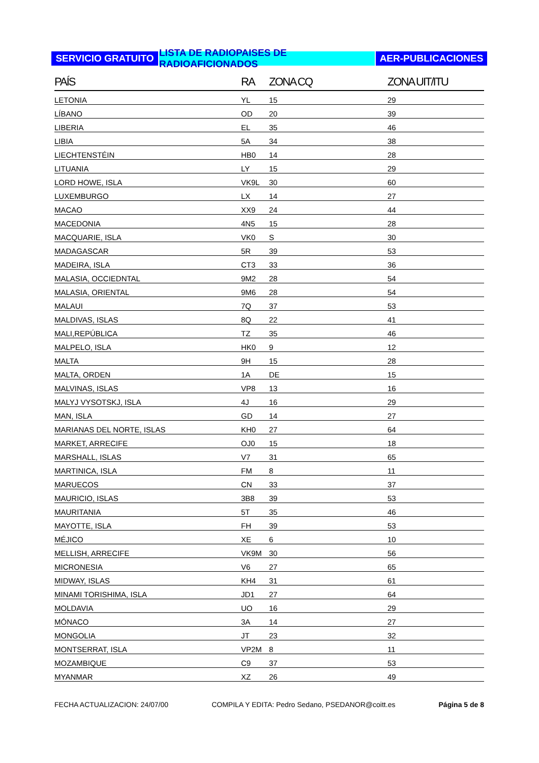SERVICIO GRATUITO LISTA DE RADIOPAISES DE RADIOAFICIONADOS
AER-PUBLICACIONES
| PAÍS | RA | ZONA CQ | ZONA UIT/ITU |
| --- | --- | --- | --- |
| LETONIA | YL | 15 | 29 |
| LÍBANO | OD | 20 | 39 |
| LIBERIA | EL | 35 | 46 |
| LIBIA | 5A | 34 | 38 |
| LIECHTENSTÉIN | HB0 | 14 | 28 |
| LITUANIA | LY | 15 | 29 |
| LORD HOWE, ISLA | VK9L | 30 | 60 |
| LUXEMBURGO | LX | 14 | 27 |
| MACAO | XX9 | 24 | 44 |
| MACEDONIA | 4N5 | 15 | 28 |
| MACQUARIE, ISLA | VK0 | S | 30 |
| MADAGASCAR | 5R | 39 | 53 |
| MADEIRA, ISLA | CT3 | 33 | 36 |
| MALASIA, OCCIEDNTAL | 9M2 | 28 | 54 |
| MALASIA, ORIENTAL | 9M6 | 28 | 54 |
| MALAUI | 7Q | 37 | 53 |
| MALDIVAS, ISLAS | 8Q | 22 | 41 |
| MALI,REPÚBLICA | TZ | 35 | 46 |
| MALPELO, ISLA | HK0 | 9 | 12 |
| MALTA | 9H | 15 | 28 |
| MALTA, ORDEN | 1A | DE | 15 |
| MALVINAS, ISLAS | VP8 | 13 | 16 |
| MALYJ VYSOTSKJ, ISLA | 4J | 16 | 29 |
| MAN, ISLA | GD | 14 | 27 |
| MARIANAS DEL NORTE, ISLAS | KH0 | 27 | 64 |
| MARKET, ARRECIFE | OJ0 | 15 | 18 |
| MARSHALL, ISLAS | V7 | 31 | 65 |
| MARTINICA, ISLA | FM | 8 | 11 |
| MARUECOS | CN | 33 | 37 |
| MAURICIO, ISLAS | 3B8 | 39 | 53 |
| MAURITANIA | 5T | 35 | 46 |
| MAYOTTE, ISLA | FH | 39 | 53 |
| MÉJICO | XE | 6 | 10 |
| MELLISH, ARRECIFE | VK9M | 30 | 56 |
| MICRONESIA | V6 | 27 | 65 |
| MIDWAY, ISLAS | KH4 | 31 | 61 |
| MINAMI TORISHIMA, ISLA | JD1 | 27 | 64 |
| MOLDAVIA | UO | 16 | 29 |
| MÓNACO | 3A | 14 | 27 |
| MONGOLIA | JT | 23 | 32 |
| MONTSERRAT, ISLA | VP2M | 8 | 11 |
| MOZAMBIQUE | C9 | 37 | 53 |
| MYANMAR | XZ | 26 | 49 |
FECHA ACTUALIZACION: 24/07/00 COMPILA Y EDITA: Pedro Sedano, PSEDANOR@coitt.es Página 5 de 8